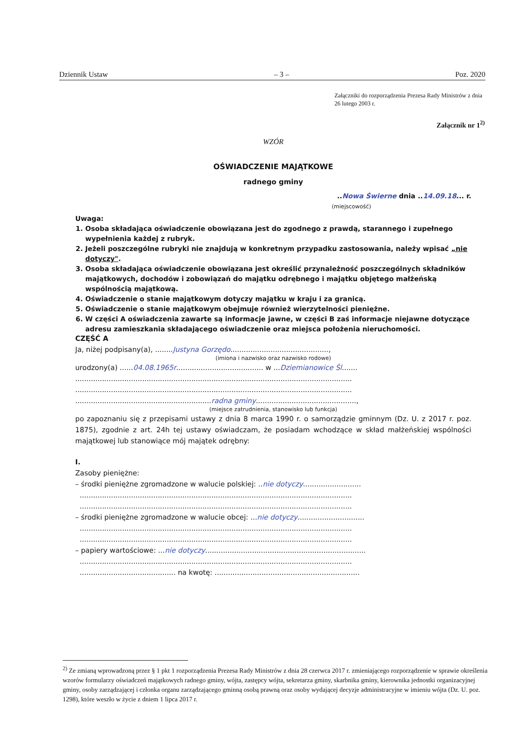Dziennik Ustaw – 3 – Poz. 2020
Załączniki do rozporządzenia Prezesa Rady Ministrów z dnia 26 lutego 2003 r.
Załącznik nr 1<sup>2)</sup>
WZÓR
OŚWIADCZENIE MAJĄTKOWE
radnego gminy
..Nowa Świerne dnia ..14.09.18... r.
(miejscowość)
Uwaga:
1. Osoba składająca oświadczenie obowiązana jest do zgodnego z prawdą, starannego i zupełnego wypełnienia każdej z rubryk.
2. Jeżeli poszczególne rubryki nie znajdują w konkretnym przypadku zastosowania, należy wpisać „nie dotyczy".
3. Osoba składająca oświadczenie obowiązana jest określić przynależność poszczególnych składników majątkowych, dochodów i zobowiązań do majątku odrębnego i majątku objętego małżeńską wspólnością majątkową.
4. Oświadczenie o stanie majątkowym dotyczy majątku w kraju i za granicą.
5. Oświadczenie o stanie majątkowym obejmuje również wierzytelności pieniężne.
6. W części A oświadczenia zawarte są informacje jawne, w części B zaś informacje niejawne dotyczące adresu zamieszkania składającego oświadczenie oraz miejsca położenia nieruchomości.
CZĘŚĆ A
Ja, niżej podpisany(a), ........Justyna Gorzędo............................................,
(imiona i nazwisko oraz nazwisko rodowe)
urodzony(a) ......04.08.1965r....................................... w ...Dziemianowice Śl.......
............................................................................................................................
............................................................................................................................
.............................................................radna gminy.............................................,
(miejsce zatrudnienia, stanowisko lub funkcja)
po zapoznaniu się z przepisami ustawy z dnia 8 marca 1990 r. o samorządzie gminnym (Dz. U. z 2017 r. poz. 1875), zgodnie z art. 24h tej ustawy oświadczam, że posiadam wchodzące w skład małżeńskiej wspólności majątkowej lub stanowiące mój majątek odrębny:
I.
Zasoby pieniężne:
– środki pieniężne zgromadzone w walucie polskiej: ..nie dotyczy..........................
..........................................................................................................................
..........................................................................................................................
– środki pieniężne zgromadzone w walucie obcej: ...nie dotyczy..............................
..........................................................................................................................
..........................................................................................................................
– papiery wartościowe: ...nie dotyczy........................................................................
..........................................................................................................................
........................................... na kwotę: .................................................................
<sup>2)</sup> Ze zmianą wprowadzoną przez § 1 pkt 1 rozporządzenia Prezesa Rady Ministrów z dnia 28 czerwca 2017 r. zmieniającego rozporządzenie w sprawie określenia wzorów formularzy oświadczeń majątkowych radnego gminy, wójta, zastępcy wójta, sekretarza gminy, skarbnika gminy, kierownika jednostki organizacyjnej gminy, osoby zarządzającej i członka organu zarządzającego gminną osobą prawną oraz osoby wydającej decyzje administracyjne w imieniu wójta (Dz. U. poz. 1298), które weszło w życie z dniem 1 lipca 2017 r.